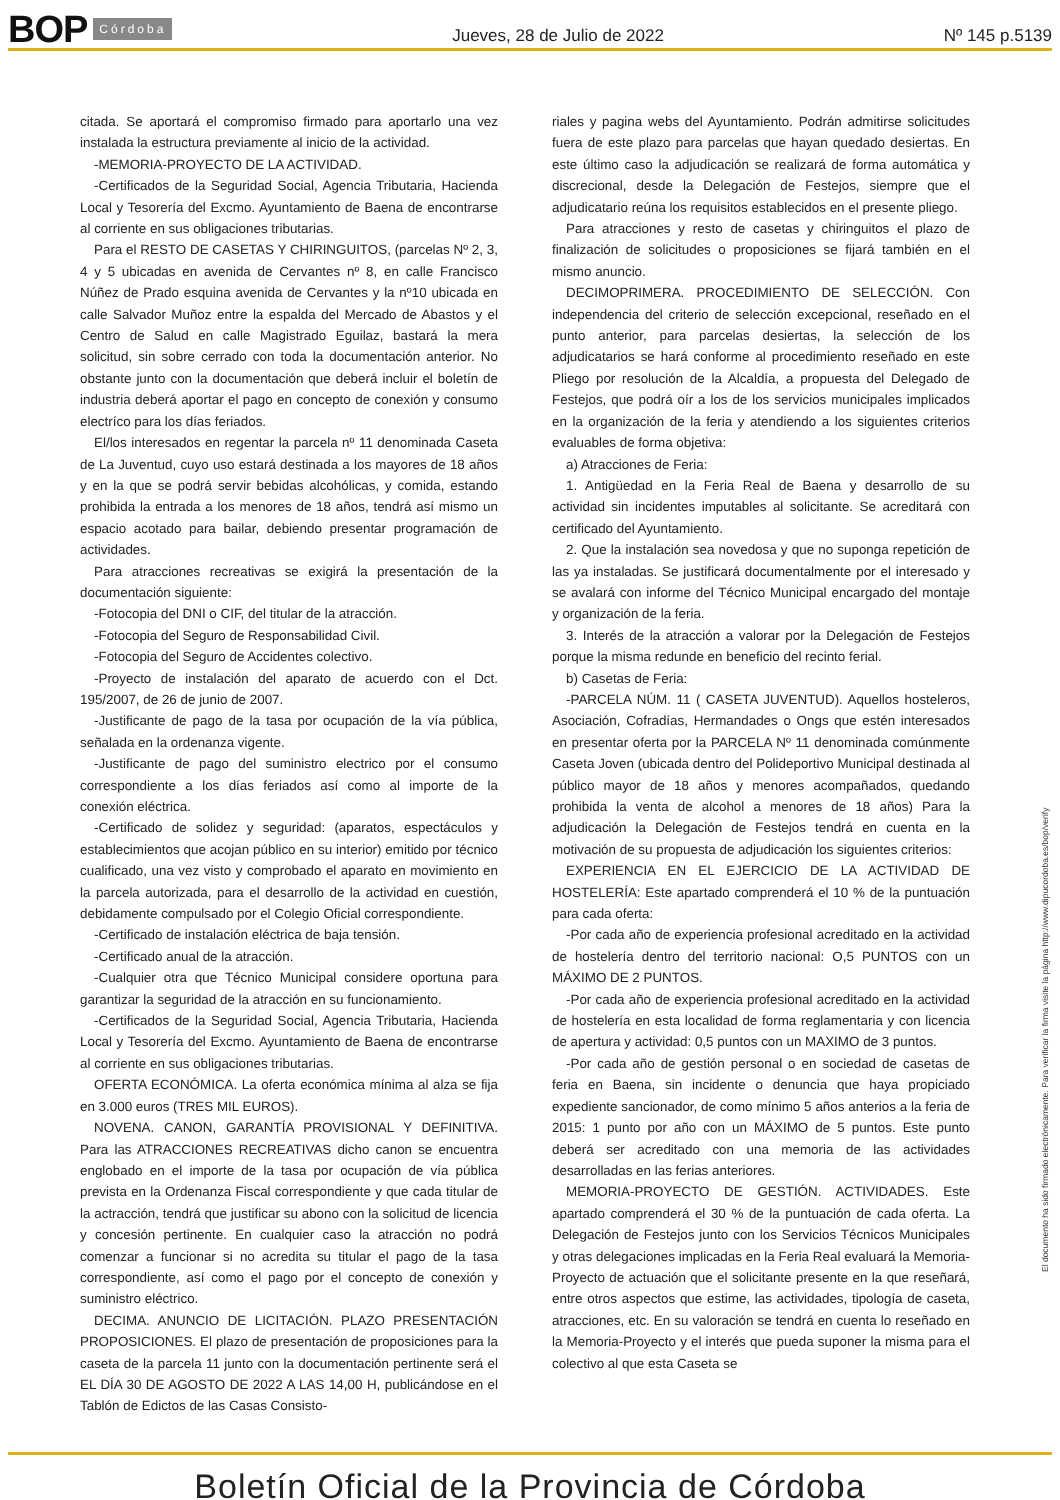BOP Córdoba Jueves, 28 de Julio de 2022 Nº 145 p.5139
citada. Se aportará el compromiso firmado para aportarlo una vez instalada la estructura previamente al inicio de la actividad.
-MEMORIA-PROYECTO DE LA ACTIVIDAD.
-Certificados de la Seguridad Social, Agencia Tributaria, Hacienda Local y Tesorería del Excmo. Ayuntamiento de Baena de encontrarse al corriente en sus obligaciones tributarias.
Para el RESTO DE CASETAS Y CHIRINGUITOS, (parcelas Nº 2, 3, 4 y 5 ubicadas en avenida de Cervantes nº 8, en calle Francisco Núñez de Prado esquina avenida de Cervantes y la nº10 ubicada en calle Salvador Muñoz entre la espalda del Mercado de Abastos y el Centro de Salud en calle Magistrado Eguilaz, bastará la mera solicitud, sin sobre cerrado con toda la documentación anterior. No obstante junto con la documentación que deberá incluir el boletín de industria deberá aportar el pago en concepto de conexión y consumo electríco para los días feriados.
El/los interesados en regentar la parcela nº 11 denominada Caseta de La Juventud, cuyo uso estará destinada a los mayores de 18 años y en la que se podrá servir bebidas alcohólicas, y comida, estando prohibida la entrada a los menores de 18 años, tendrá así mismo un espacio acotado para bailar, debiendo presentar programación de actividades.
Para atracciones recreativas se exigirá la presentación de la documentación siguiente:
-Fotocopia del DNI o CIF, del titular de la atracción.
-Fotocopia del Seguro de Responsabilidad Civil.
-Fotocopia del Seguro de Accidentes colectivo.
-Proyecto de instalación del aparato de acuerdo con el Dct. 195/2007, de 26 de junio de 2007.
-Justificante de pago de la tasa por ocupación de la vía pública, señalada en la ordenanza vigente.
-Justificante de pago del suministro electrico por el consumo correspondiente a los días feriados así como al importe de la conexión eléctrica.
-Certificado de solidez y seguridad: (aparatos, espectáculos y establecimientos que acojan público en su interior) emitido por técnico cualificado, una vez visto y comprobado el aparato en movimiento en la parcela autorizada, para el desarrollo de la actividad en cuestión, debidamente compulsado por el Colegio Oficial correspondiente.
-Certificado de instalación eléctrica de baja tensión.
-Certificado anual de la atracción.
-Cualquier otra que Técnico Municipal considere oportuna para garantizar la seguridad de la atracción en su funcionamiento.
-Certificados de la Seguridad Social, Agencia Tributaria, Hacienda Local y Tesorería del Excmo. Ayuntamiento de Baena de encontrarse al corriente en sus obligaciones tributarias.
OFERTA ECONÓMICA. La oferta económica mínima al alza se fija en 3.000 euros (TRES MIL EUROS).
NOVENA. CANON, GARANTÍA PROVISIONAL Y DEFINITIVA. Para las ATRACCIONES RECREATIVAS dicho canon se encuentra englobado en el importe de la tasa por ocupación de vía pública prevista en la Ordenanza Fiscal correspondiente y que cada titular de la actracción, tendrá que justificar su abono con la solicitud de licencia y concesión pertinente. En cualquier caso la atracción no podrá comenzar a funcionar si no acredita su titular el pago de la tasa correspondiente, así como el pago por el concepto de conexión y suministro eléctrico.
DECIMA. ANUNCIO DE LICITACIÓN. PLAZO PRESENTACIÓN PROPOSICIONES. El plazo de presentación de proposiciones para la caseta de la parcela 11 junto con la documentación pertinente será el EL DÍA 30 DE AGOSTO DE 2022 A LAS 14,00 H, publicándose en el Tablón de Edictos de las Casas Consisto-
riales y pagina webs del Ayuntamiento. Podrán admitirse solicitudes fuera de este plazo para parcelas que hayan quedado desiertas. En este último caso la adjudicación se realizará de forma automática y discrecional, desde la Delegación de Festejos, siempre que el adjudicatario reúna los requisitos establecidos en el presente pliego.
Para atracciones y resto de casetas y chiringuitos el plazo de finalización de solicitudes o proposiciones se fijará también en el mismo anuncio.
DECIMOPRIMERA. PROCEDIMIENTO DE SELECCIÓN. Con independencia del criterio de selección excepcional, reseñado en el punto anterior, para parcelas desiertas, la selección de los adjudicatarios se hará conforme al procedimiento reseñado en este Pliego por resolución de la Alcaldía, a propuesta del Delegado de Festejos, que podrá oír a los de los servicios municipales implicados en la organización de la feria y atendiendo a los siguientes criterios evaluables de forma objetiva:
a) Atracciones de Feria:
1. Antigüedad en la Feria Real de Baena y desarrollo de su actividad sin incidentes imputables al solicitante. Se acreditará con certificado del Ayuntamiento.
2. Que la instalación sea novedosa y que no suponga repetición de las ya instaladas. Se justificará documentalmente por el interesado y se avalará con informe del Técnico Municipal encargado del montaje y organización de la feria.
3. Interés de la atracción a valorar por la Delegación de Festejos porque la misma redunde en beneficio del recinto ferial.
b) Casetas de Feria:
-PARCELA NÚM. 11 ( CASETA JUVENTUD). Aquellos hosteleros, Asociación, Cofradías, Hermandades o Ongs que estén interesados en presentar oferta por la PARCELA Nº 11 denominada comúnmente Caseta Joven (ubicada dentro del Polideportivo Municipal destinada al público mayor de 18 años y menores acompañados, quedando prohibida la venta de alcohol a menores de 18 años) Para la adjudicación la Delegación de Festejos tendrá en cuenta en la motivación de su propuesta de adjudicación los siguientes criterios:
EXPERIENCIA EN EL EJERCICIO DE LA ACTIVIDAD DE HOSTELERÍA: Este apartado comprenderá el 10 % de la puntuación para cada oferta:
-Por cada año de experiencia profesional acreditado en la actividad de hostelería dentro del territorio nacional: O,5 PUNTOS con un MÁXIMO DE 2 PUNTOS.
-Por cada año de experiencia profesional acreditado en la actividad de hostelería en esta localidad de forma reglamentaria y con licencia de apertura y actividad: 0,5 puntos con un MAXIMO de 3 puntos.
-Por cada año de gestión personal o en sociedad de casetas de feria en Baena, sin incidente o denuncia que haya propiciado expediente sancionador, de como mínimo 5 años anterios a la feria de 2015: 1 punto por año con un MÁXIMO de 5 puntos. Este punto deberá ser acreditado con una memoria de las actividades desarrolladas en las ferias anteriores.
MEMORIA-PROYECTO DE GESTIÓN. ACTIVIDADES. Este apartado comprenderá el 30 % de la puntuación de cada oferta. La Delegación de Festejos junto con los Servicios Técnicos Municipales y otras delegaciones implicadas en la Feria Real evaluará la Memoria-Proyecto de actuación que el solicitante presente en la que reseñará, entre otros aspectos que estime, las actividades, tipología de caseta, atracciones, etc. En su valoración se tendrá en cuenta lo reseñado en la Memoria-Proyecto y el interés que pueda suponer la misma para el colectivo al que esta Caseta se
El documento ha sido firmado electrónicamente. Para verificar la firma visite la página http://www.dipucordoba.es/bop/verify
Boletín Oficial de la Provincia de Córdoba